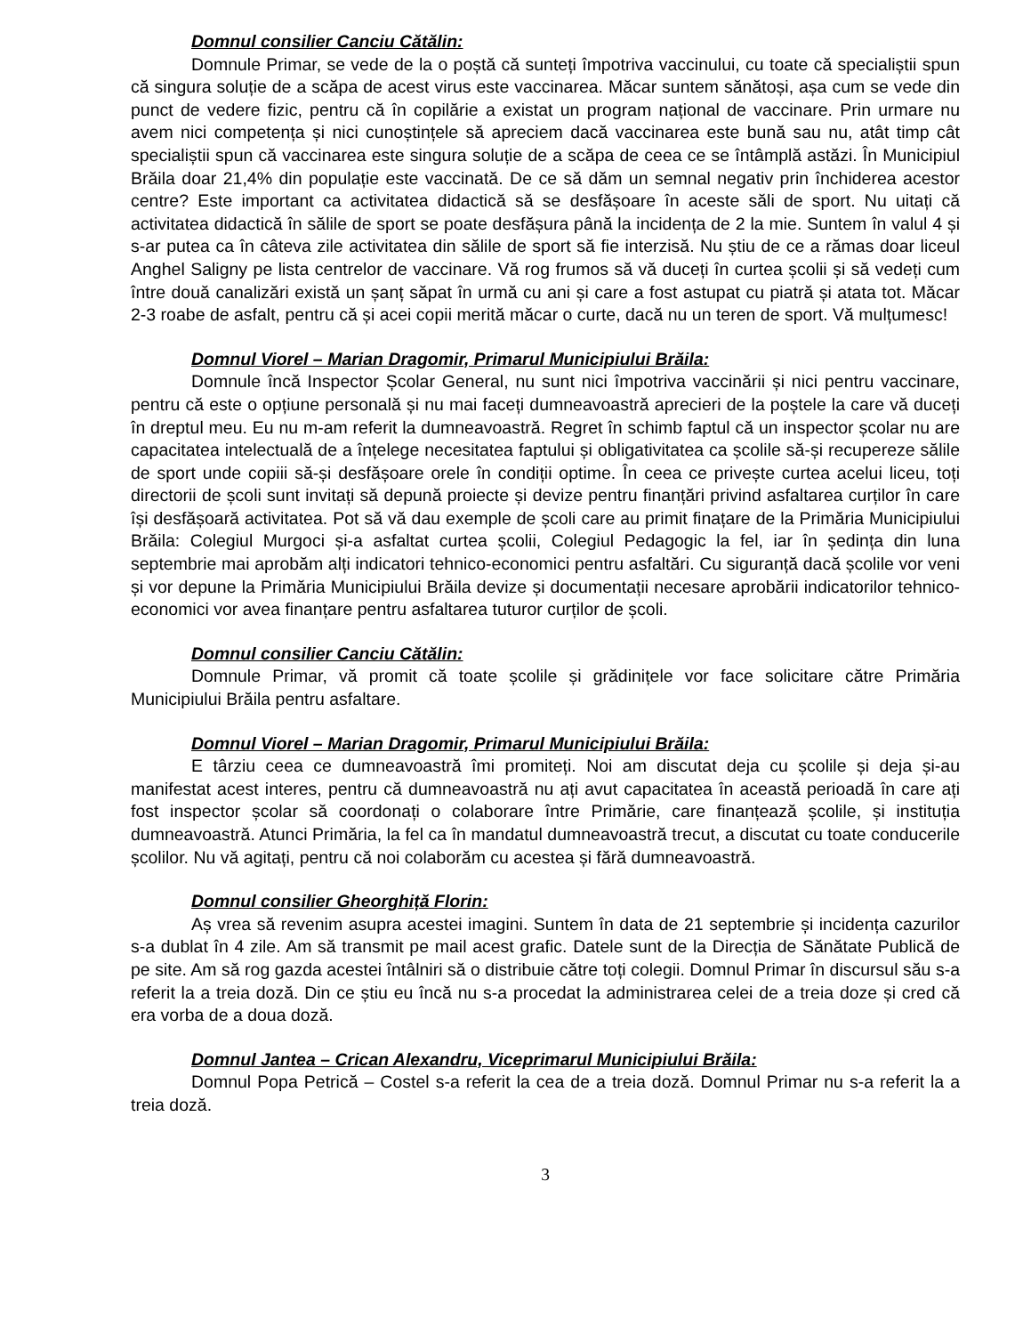Domnul consilier Canciu Cătălin:
Domnule Primar, se vede de la o poștă că sunteți împotriva vaccinului, cu toate că specialiștii spun că singura soluție de a scăpa de acest virus este vaccinarea. Măcar suntem sănătoși, așa cum se vede din punct de vedere fizic, pentru că în copilărie a existat un program național de vaccinare. Prin urmare nu avem nici competența și nici cunoștințele să apreciem dacă vaccinarea este bună sau nu, atât timp cât specialiștii spun că vaccinarea este singura soluție de a scăpa de ceea ce se întâmplă astăzi. În Municipiul Brăila doar 21,4% din populație este vaccinată. De ce să dăm un semnal negativ prin închiderea acestor centre? Este important ca activitatea didactică să se desfășoare în aceste săli de sport. Nu uitați că activitatea didactică în sălile de sport se poate desfășura până la incidența de 2 la mie. Suntem în valul 4 și s-ar putea ca în câteva zile activitatea din sălile de sport să fie interzisă. Nu știu de ce a rămas doar liceul Anghel Saligny pe lista centrelor de vaccinare. Vă rog frumos să vă duceți în curtea școlii și să vedeți cum între două canalizări există un șanț săpat în urmă cu ani și care a fost astupat cu piatră și atata tot. Măcar 2-3 roabe de asfalt, pentru că și acei copii merită măcar o curte, dacă nu un teren de sport. Vă mulțumesc!
Domnul Viorel – Marian Dragomir, Primarul Municipiului Brăila:
Domnule încă Inspector Școlar General, nu sunt nici împotriva vaccinării și nici pentru vaccinare, pentru că este o opțiune personală și nu mai faceți dumneavoastră aprecieri de la poștele la care vă duceți în dreptul meu. Eu nu m-am referit la dumneavoastră. Regret în schimb faptul că un inspector școlar nu are capacitatea intelectuală de a înțelege necesitatea faptului și obligativitatea ca școlile să-și recupereze sălile de sport unde copiii să-și desfășoare orele în condiții optime. În ceea ce privește curtea acelui liceu, toți directorii de școli sunt invitați să depună proiecte și devize pentru finanțări privind asfaltarea curților în care își desfășoară activitatea. Pot să vă dau exemple de școli care au primit finațare de la Primăria Municipiului Brăila: Colegiul Murgoci și-a asfaltat curtea școlii, Colegiul Pedagogic la fel, iar în ședința din luna septembrie mai aprobăm alți indicatori tehnico-economici pentru asfaltări. Cu siguranță dacă școlile vor veni și vor depune la Primăria Municipiului Brăila devize și documentații necesare aprobării indicatorilor tehnico-economici vor avea finanțare pentru asfaltarea tuturor curților de școli.
Domnul consilier Canciu Cătălin:
Domnule Primar, vă promit că toate școlile și grădinițele vor face solicitare către Primăria Municipiului Brăila pentru asfaltare.
Domnul Viorel – Marian Dragomir, Primarul Municipiului Brăila:
E târziu ceea ce dumneavoastră îmi promiteți. Noi am discutat deja cu școlile și deja și-au manifestat acest interes, pentru că dumneavoastră nu ați avut capacitatea în această perioadă în care ați fost inspector școlar să coordonați o colaborare între Primărie, care finanțează școlile, și instituția dumneavoastră. Atunci Primăria, la fel ca în mandatul dumneavoastră trecut, a discutat cu toate conducerile școlilor. Nu vă agitați, pentru că noi colaborăm cu acestea și fără dumneavoastră.
Domnul consilier Gheorghiță Florin:
Aș vrea să revenim asupra acestei imagini. Suntem în data de 21 septembrie și incidența cazurilor s-a dublat în 4 zile. Am să transmit pe mail acest grafic. Datele sunt de la Direcția de Sănătate Publică de pe site. Am să rog gazda acestei întâlniri să o distribuie către toți colegii. Domnul Primar în discursul său s-a referit la a treia doză. Din ce știu eu încă nu s-a procedat la administrarea celei de a treia doze și cred că era vorba de a doua doză.
Domnul Jantea – Crican Alexandru, Viceprimarul Municipiului Brăila:
Domnul Popa Petrică – Costel s-a referit la cea de a treia doză. Domnul Primar nu s-a referit la a treia doză.
3